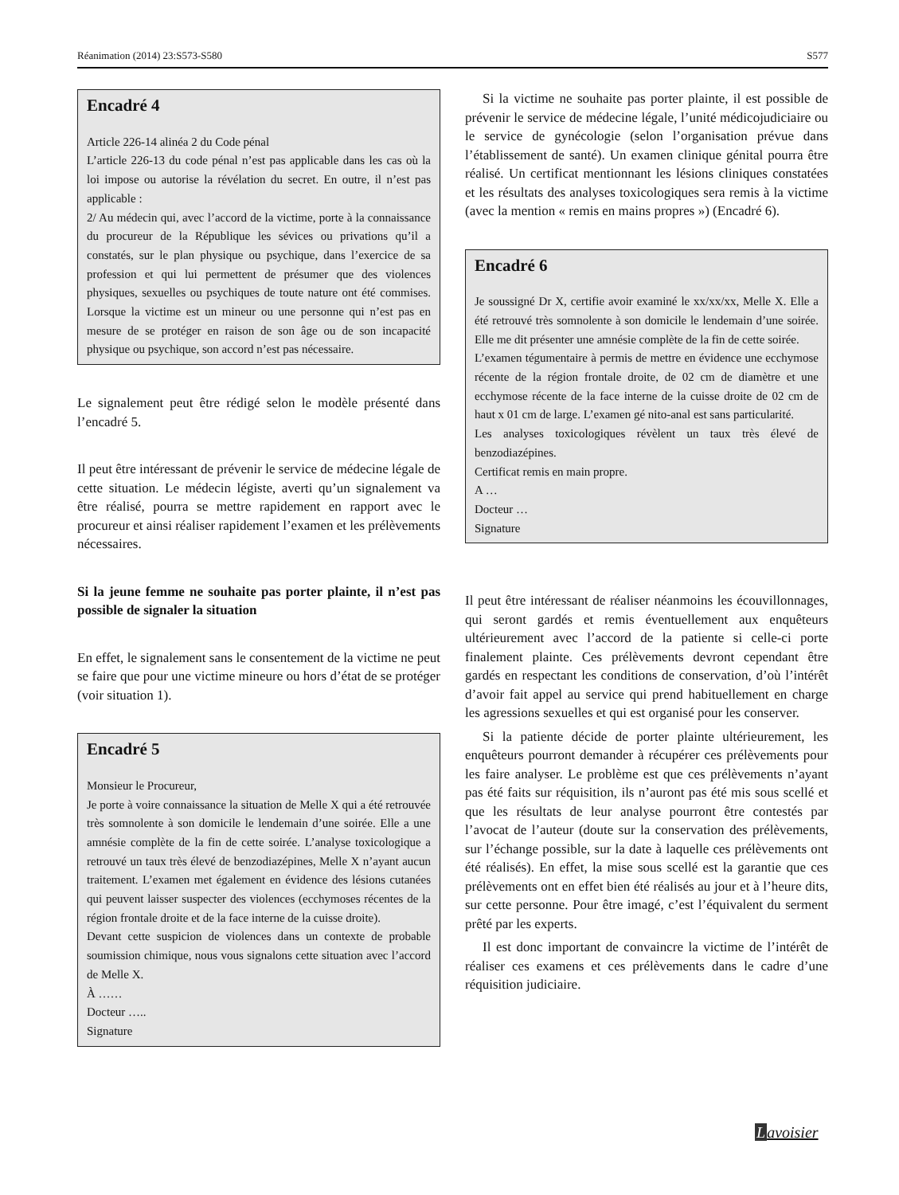Réanimation (2014) 23:S573-S580 S577
Encadré 4
Article 226-14 alinéa 2 du Code pénal
L’article 226-13 du code pénal n’est pas applicable dans les cas où la loi impose ou autorise la révélation du secret. En outre, il n’est pas applicable :
2/ Au médecin qui, avec l’accord de la victime, porte à la connaissance du procureur de la République les sévices ou privations qu’il a constatés, sur le plan physique ou psychique, dans l’exercice de sa profession et qui lui permettent de présumer que des violences physiques, sexuelles ou psychiques de toute nature ont été commises. Lorsque la victime est un mineur ou une personne qui n’est pas en mesure de se protéger en raison de son âge ou de son incapacité physique ou psychique, son accord n’est pas nécessaire.
Le signalement peut être rédigé selon le modèle présenté dans l’encadré 5.
Il peut être intéressant de prévenir le service de médecine légale de cette situation. Le médecin légiste, averti qu’un signalement va être réalisé, pourra se mettre rapidement en rapport avec le procureur et ainsi réaliser rapidement l’examen et les prélèvements nécessaires.
Si la jeune femme ne souhaite pas porter plainte, il n’est pas possible de signaler la situation
En effet, le signalement sans le consentement de la victime ne peut se faire que pour une victime mineure ou hors d’état de se protéger (voir situation 1).
Encadré 5
Monsieur le Procureur,
Je porte à voire connaissance la situation de Melle X qui a été retrouvée très somnolente à son domicile le lendemain d’une soirée. Elle a une amnésie complète de la fin de cette soirée. L’analyse toxicologique a retrouvé un taux très élevé de benzodiazépines, Melle X n’ayant aucun traitement. L’examen met également en évidence des lésions cutanées qui peuvent laisser suspecter des violences (ecchymoses récentes de la région frontale droite et de la face interne de la cuisse droite).
Devant cette suspicion de violences dans un contexte de probable soumission chimique, nous vous signalons cette situation avec l’accord de Melle X.
À ……
Docteur …..
Signature
Si la victime ne souhaite pas porter plainte, il est possible de prévenir le service de médecine légale, l’unité médicojudiciaire ou le service de gynécologie (selon l’organisation prévue dans l’établissement de santé). Un examen clinique génital pourra être réalisé. Un certificat mentionnant les lésions cliniques constatées et les résultats des analyses toxicologiques sera remis à la victime (avec la mention « remis en mains propres ») (Encadré 6).
Encadré 6
Je soussigné Dr X, certifie avoir examiné le xx/xx/xx, Melle X. Elle a été retrouvé très somnolente à son domicile le lendemain d’une soirée. Elle me dit présenter une amnésie complète de la fin de cette soirée.
L’examen tégumentaire à permis de mettre en évidence une ecchymose récente de la région frontale droite, de 02 cm de diamètre et une ecchymose récente de la face interne de la cuisse droite de 02 cm de haut x 01 cm de large. L’examen gé nito-anal est sans particularité.
Les analyses toxicologiques révèlent un taux très élevé de benzodiazépines.
Certificat remis en main propre.
A …
Docteur …
Signature
Il peut être intéressant de réaliser néanmoins les écouvillonnages, qui seront gardés et remis éventuellement aux enquêteurs ultérieurement avec l’accord de la patiente si celle-ci porte finalement plainte. Ces prélèvements devront cependant être gardés en respectant les conditions de conservation, d’où l’intérêt d’avoir fait appel au service qui prend habituellement en charge les agressions sexuelles et qui est organisé pour les conserver.
Si la patiente décide de porter plainte ultérieurement, les enquêteurs pourront demander à récupérer ces prélèvements pour les faire analyser. Le problème est que ces prélèvements n’ayant pas été faits sur réquisition, ils n’auront pas été mis sous scellé et que les résultats de leur analyse pourront être contestés par l’avocat de l’auteur (doute sur la conservation des prélèvements, sur l’échange possible, sur la date à laquelle ces prélèvements ont été réalisés). En effet, la mise sous scellé est la garantie que ces prélèvements ont en effet bien été réalisés au jour et à l’heure dits, sur cette personne. Pour être imagé, c’est l’équivalent du serment prêté par les experts.
Il est donc important de convaincre la victime de l’intérêt de réaliser ces examens et ces prélèvements dans le cadre d’une réquisition judiciaire.
Lavoisier